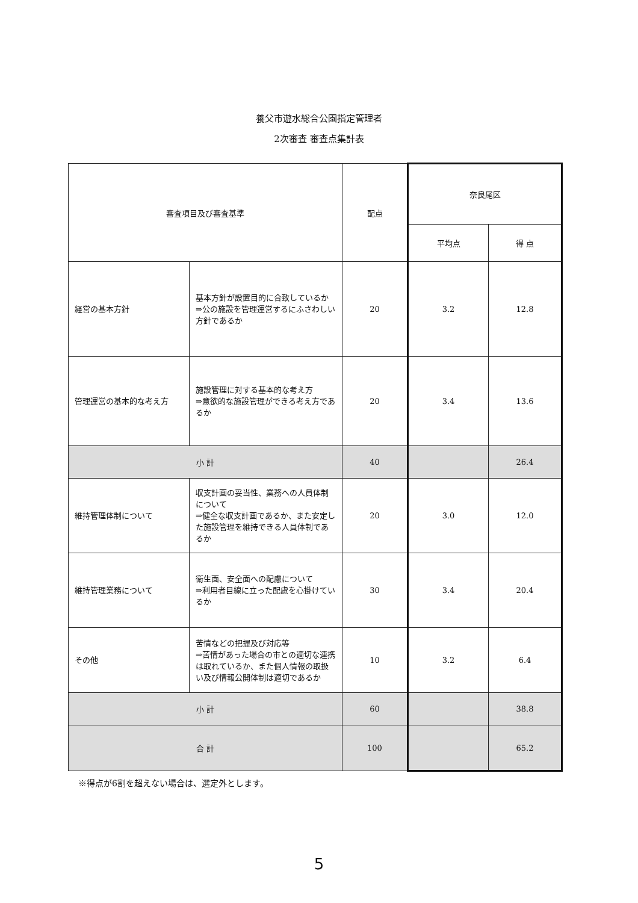養父市遊水総合公園指定管理者
2次審査 審査点集計表
| 審査項目及び審査基準 | | 配点 | 奈良尾区 | |
| --- | --- | --- | --- | --- |
| | | | 平均点 | 得 点 |
| 経営の基本方針 | 基本方針が設置目的に合致しているか ⇒公の施設を管理運営するにふさわしい方針であるか | 20 | 3.2 | 12.8 |
| 管理運営の基本的な考え方 | 施設管理に対する基本的な考え方 ⇒意欲的な施設管理ができる考え方であるか | 20 | 3.4 | 13.6 |
| 小 計 | | 40 | | 26.4 |
| 維持管理体制について | 収支計画の妥当性、業務への人員体制について ⇒健全な収支計画であるか、また安定した施設管理を維持できる人員体制であるか | 20 | 3.0 | 12.0 |
| 維持管理業務について | 衛生面、安全面への配慮について ⇒利用者目線に立った配慮を心掛けているか | 30 | 3.4 | 20.4 |
| その他 | 苦情などの把握及び対応等 ⇒苦情があった場合の市との適切な連携は取れているか、また個人情報の取扱い及び情報公開体制は適切であるか | 10 | 3.2 | 6.4 |
| 小 計 | | 60 | | 38.8 |
| 合 計 | | 100 | | 65.2 |
※得点が6割を超えない場合は、選定外とします。
5